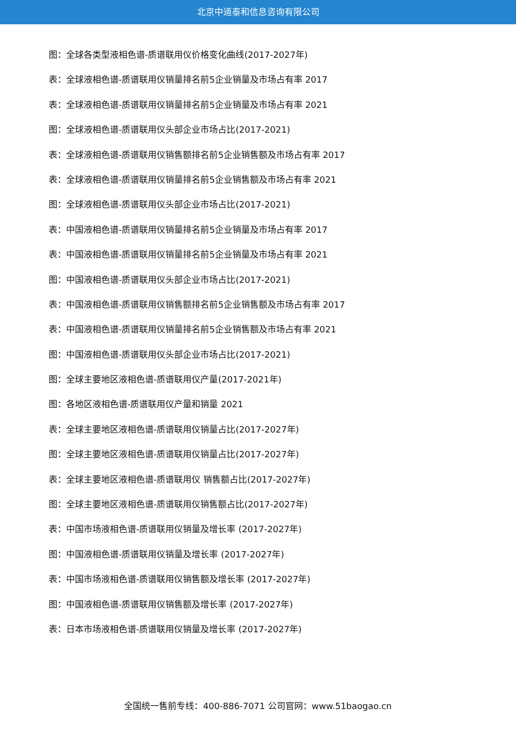北京中道泰和信息咨询有限公司
图：全球各类型液相色谱-质谱联用仪价格变化曲线(2017-2027年)
表：全球液相色谱-质谱联用仪销量排名前5企业销量及市场占有率 2017
表：全球液相色谱-质谱联用仪销量排名前5企业销量及市场占有率 2021
图：全球液相色谱-质谱联用仪头部企业市场占比(2017-2021)
表：全球液相色谱-质谱联用仪销售额排名前5企业销售额及市场占有率 2017
表：全球液相色谱-质谱联用仪销量排名前5企业销售额及市场占有率 2021
图：全球液相色谱-质谱联用仪头部企业市场占比(2017-2021)
表：中国液相色谱-质谱联用仪销量排名前5企业销量及市场占有率 2017
表：中国液相色谱-质谱联用仪销量排名前5企业销量及市场占有率 2021
图：中国液相色谱-质谱联用仪头部企业市场占比(2017-2021)
表：中国液相色谱-质谱联用仪销售额排名前5企业销售额及市场占有率 2017
表：中国液相色谱-质谱联用仪销量排名前5企业销售额及市场占有率 2021
图：中国液相色谱-质谱联用仪头部企业市场占比(2017-2021)
图：全球主要地区液相色谱-质谱联用仪产量(2017-2021年)
图：各地区液相色谱-质谱联用仪产量和销量 2021
表：全球主要地区液相色谱-质谱联用仪销量占比(2017-2027年)
图：全球主要地区液相色谱-质谱联用仪销量占比(2017-2027年)
表：全球主要地区液相色谱-质谱联用仪 销售额占比(2017-2027年)
图：全球主要地区液相色谱-质谱联用仪销售额占比(2017-2027年)
表：中国市场液相色谱-质谱联用仪销量及增长率 (2017-2027年)
图：中国液相色谱-质谱联用仪销量及增长率 (2017-2027年)
表：中国市场液相色谱-质谱联用仪销售额及增长率 (2017-2027年)
图：中国液相色谱-质谱联用仪销售额及增长率 (2017-2027年)
表：日本市场液相色谱-质谱联用仪销量及增长率 (2017-2027年)
全国统一售前专线：400-886-7071 公司官网：www.51baogao.cn